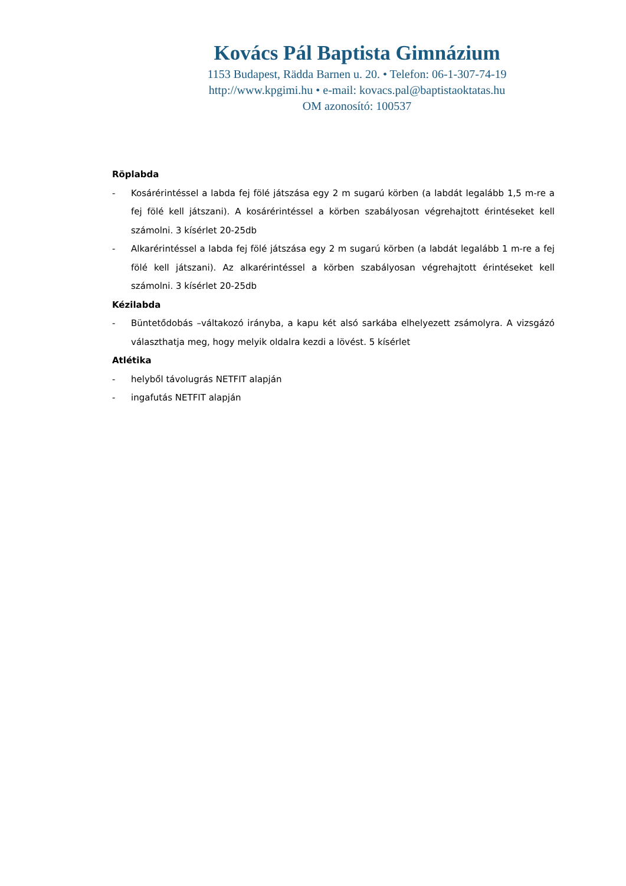Kovács Pál Baptista Gimnázium
1153 Budapest, Rädda Barnen u. 20. • Telefon: 06-1-307-74-19
http://www.kpgimi.hu • e-mail: kovacs.pal@baptistaoktatas.hu
OM azonosító: 100537
Röplabda
- Kosárérintéssel a labda fej fölé játszása egy 2 m sugarú körben (a labdát legalább 1,5 m-re a fej fölé kell játszani). A kosárérintéssel a körben szabályosan végrehajtott érintéseket kell számolni. 3 kísérlet 20-25db
- Alkarérintéssel a labda fej fölé játszása egy 2 m sugarú körben (a labdát legalább 1 m-re a fej fölé kell játszani). Az alkarérintéssel a körben szabályosan végrehajtott érintéseket kell számolni. 3 kísérlet 20-25db
Kézilabda
- Büntetődobás –váltakozó irányba, a kapu két alsó sarkába elhelyezett zsámolyra. A vizsgázó választhatja meg, hogy melyik oldalra kezdi a lövést. 5 kísérlet
Atlétika
- helyből távolugrás NETFIT alapján
- ingafutás NETFIT alapján